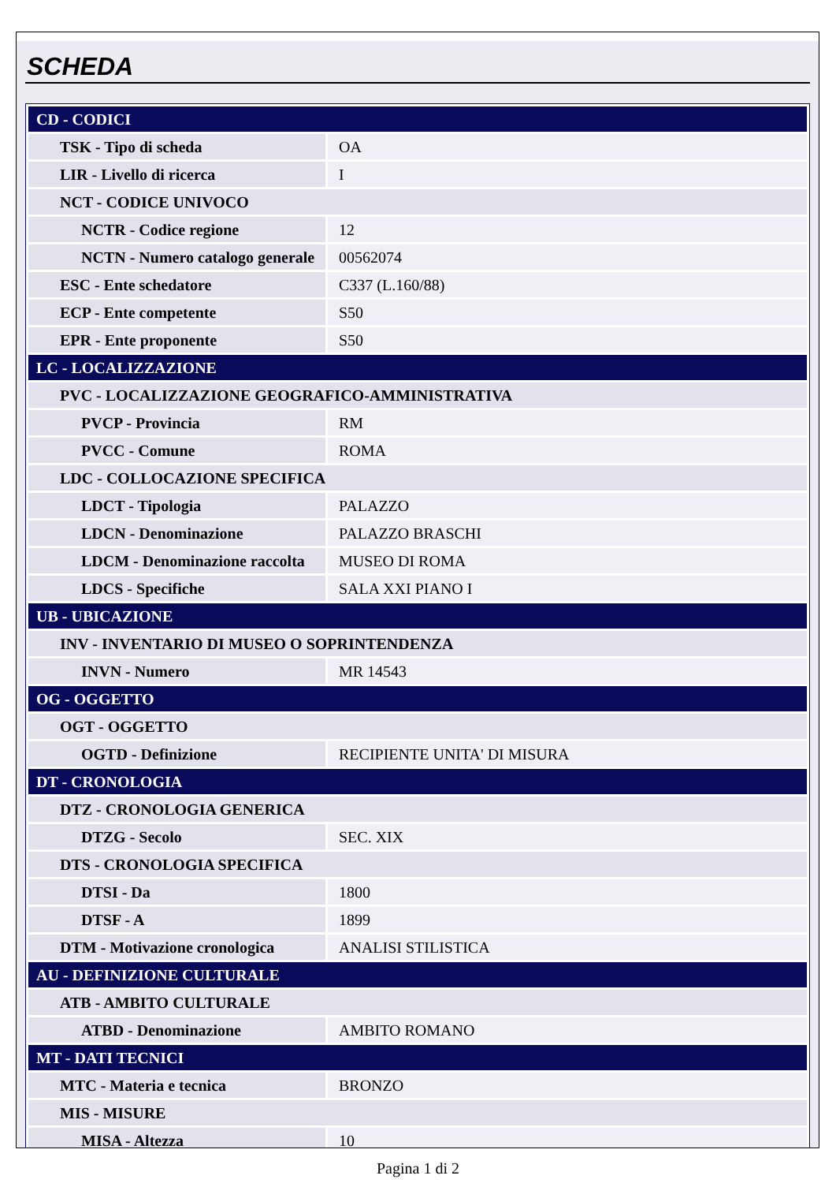SCHEDA
| CD - CODICI | |
| TSK - Tipo di scheda | OA |
| LIR - Livello di ricerca | I |
| NCT - CODICE UNIVOCO | |
| NCTR - Codice regione | 12 |
| NCTN - Numero catalogo generale | 00562074 |
| ESC - Ente schedatore | C337 (L.160/88) |
| ECP - Ente competente | S50 |
| EPR - Ente proponente | S50 |
| LC - LOCALIZZAZIONE | |
| PVC - LOCALIZZAZIONE GEOGRAFICO-AMMINISTRATIVA | |
| PVCP - Provincia | RM |
| PVCC - Comune | ROMA |
| LDC - COLLOCAZIONE SPECIFICA | |
| LDCT - Tipologia | PALAZZO |
| LDCN - Denominazione | PALAZZO BRASCHI |
| LDCM - Denominazione raccolta | MUSEO DI ROMA |
| LDCS - Specifiche | SALA XXI PIANO I |
| UB - UBICAZIONE | |
| INV - INVENTARIO DI MUSEO O SOPRINTENDENZA | |
| INVN - Numero | MR 14543 |
| OG - OGGETTO | |
| OGT - OGGETTO | |
| OGTD - Definizione | RECIPIENTE UNITA' DI MISURA |
| DT - CRONOLOGIA | |
| DTZ - CRONOLOGIA GENERICA | |
| DTZG - Secolo | SEC. XIX |
| DTS - CRONOLOGIA SPECIFICA | |
| DTSI - Da | 1800 |
| DTSF - A | 1899 |
| DTM - Motivazione cronologica | ANALISI STILISTICA |
| AU - DEFINIZIONE CULTURALE | |
| ATB - AMBITO CULTURALE | |
| ATBD - Denominazione | AMBITO ROMANO |
| MT - DATI TECNICI | |
| MTC - Materia e tecnica | BRONZO |
| MIS - MISURE | |
| MISA - Altezza | 10 |
Pagina 1 di 2